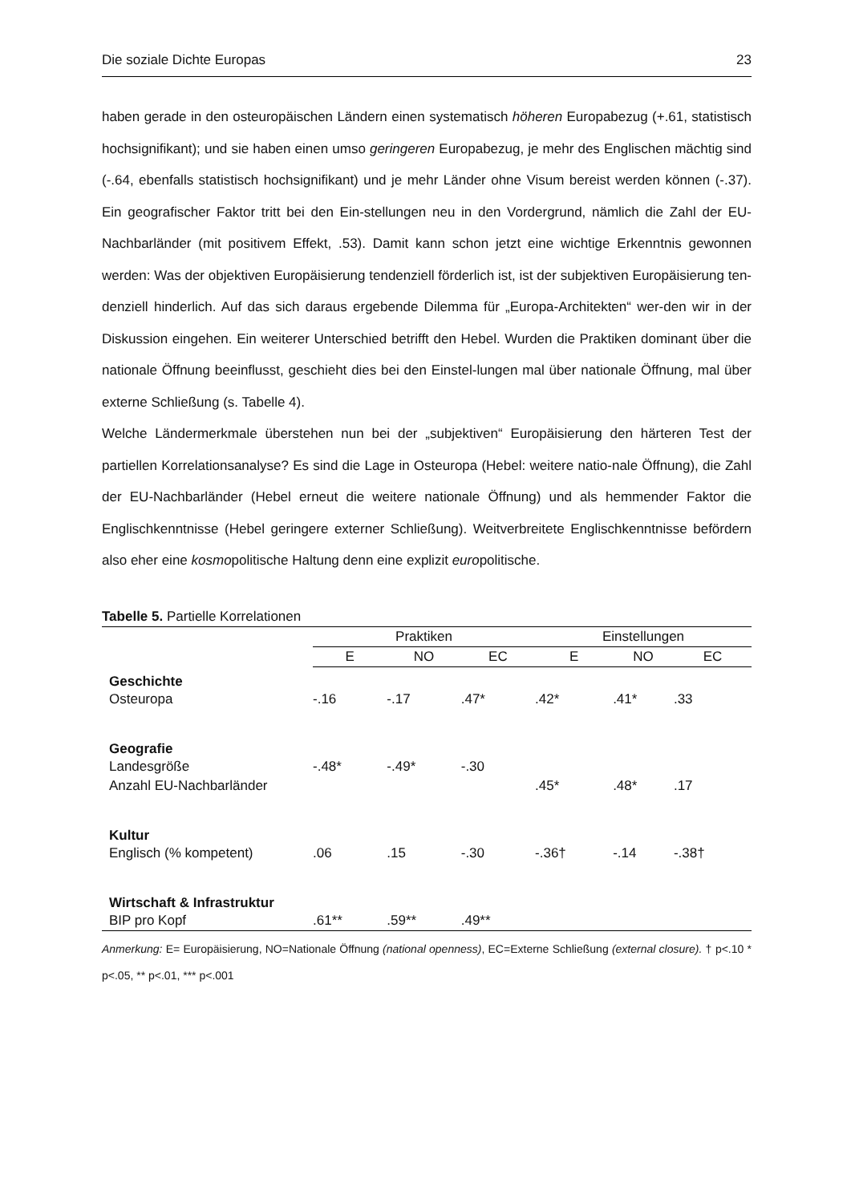Die soziale Dichte Europas 23
haben gerade in den osteuropäischen Ländern einen systematisch höheren Europabezug (+.61, statistisch hochsignifikant); und sie haben einen umso geringeren Europabezug, je mehr des Englischen mächtig sind (-.64, ebenfalls statistisch hochsignifikant) und je mehr Länder ohne Visum bereist werden können (-.37). Ein geografischer Faktor tritt bei den Ein-stellungen neu in den Vordergrund, nämlich die Zahl der EU-Nachbarländer (mit positivem Effekt, .53). Damit kann schon jetzt eine wichtige Erkenntnis gewonnen werden: Was der objektiven Europäisierung tendenziell förderlich ist, ist der subjektiven Europäisierung ten-denziell hinderlich. Auf das sich daraus ergebende Dilemma für „Europa-Architekten“ wer-den wir in der Diskussion eingehen. Ein weiterer Unterschied betrifft den Hebel. Wurden die Praktiken dominant über die nationale Öffnung beeinflusst, geschieht dies bei den Einstel-lungen mal über nationale Öffnung, mal über externe Schließung (s. Tabelle 4).
Welche Ländermerkmale überstehen nun bei der „subjektiven“ Europäisierung den härteren Test der partiellen Korrelationsanalyse? Es sind die Lage in Osteuropa (Hebel: weitere natio-nale Öffnung), die Zahl der EU-Nachbarländer (Hebel erneut die weitere nationale Öffnung) und als hemmender Faktor die Englischkenntnisse (Hebel geringere externer Schließung). Weitverbreitete Englischkenntnisse befördern also eher eine kosmopolitische Haltung denn eine explizit europolitische.
Tabelle 5. Partielle Korrelationen
| | Praktiken | | | Einstellungen | | |
| | E | NO | EC | E | NO | EC |
| Geschichte | | | | | | |
| Osteuropa | -.16 | -.17 | .47* | .42* | .41* | .33 |
| Geografie | | | | | | |
| Landesgröße | -.48* | -.49* | -.30 | | | |
| Anzahl EU-Nachbarländer | | | | .45* | .48* | .17 |
| Kultur | | | | | | |
| Englisch (% kompetent) | .06 | .15 | -.30 | -.36† | -.14 | -.38† |
| Wirtschaft & Infrastruktur | | | | | | |
| BIP pro Kopf | .61** | .59** | .49** | | | |
Anmerkung: E= Europäisierung, NO=Nationale Öffnung (national openness), EC=Externe Schließung (external closure). † p<.10 * p<.05, ** p<.01, *** p<.001